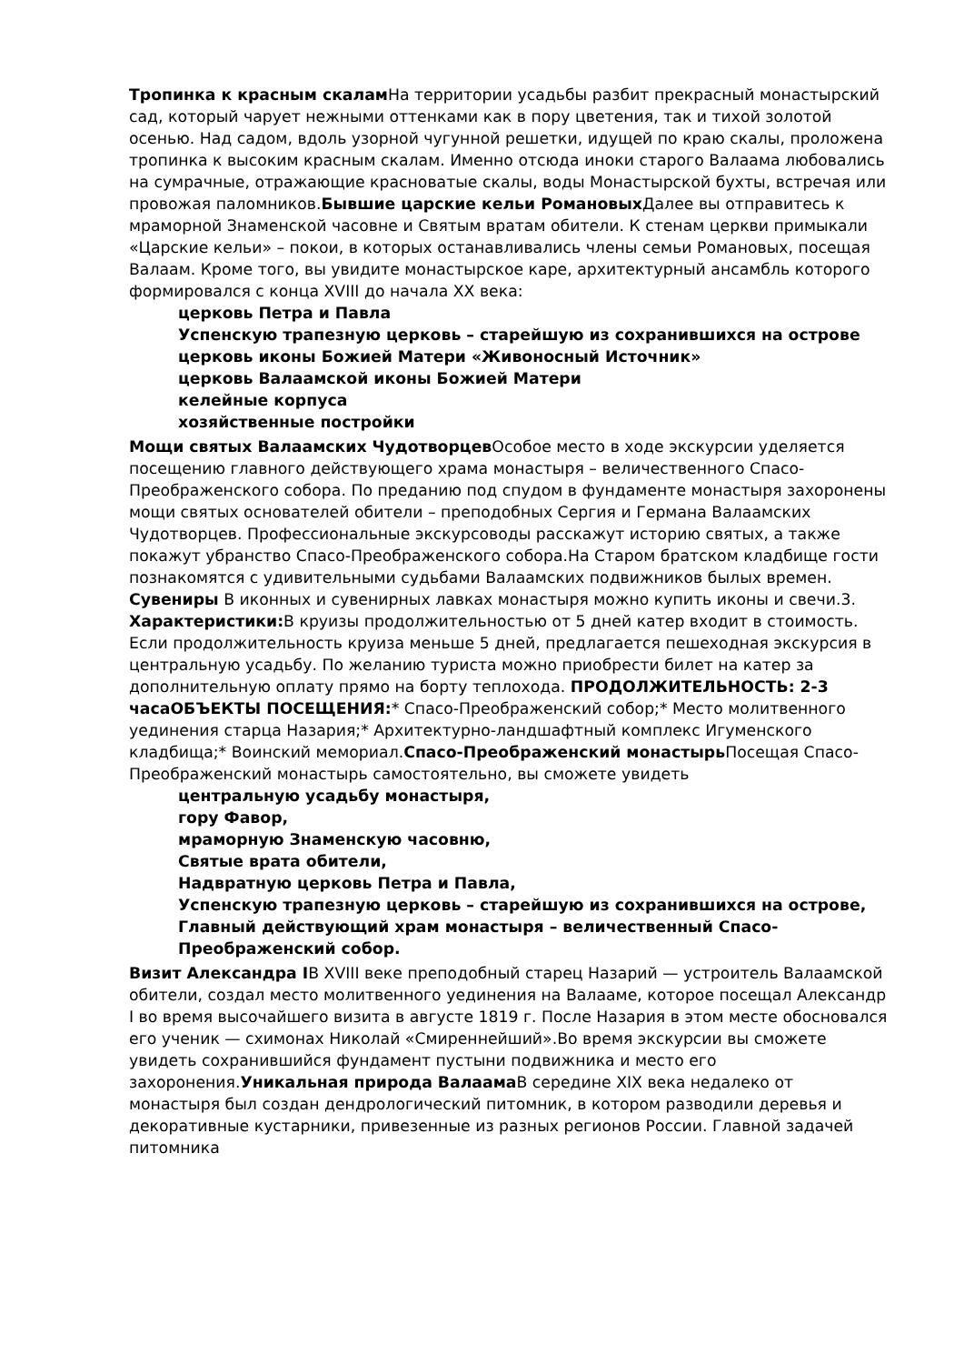Тропинка к красным скалам На территории усадьбы разбит прекрасный монастырский сад, который чарует нежными оттенками как в пору цветения, так и тихой золотой осенью. Над садом, вдоль узорной чугунной решетки, идущей по краю скалы, проложена тропинка к высоким красным скалам. Именно отсюда иноки старого Валаама любовались на сумрачные, отражающие красноватые скалы, воды Монастырской бухты, встречая или провожая паломников.Бывшие царские кельи Романовых Далее вы отправитесь к мраморной Знаменской часовне и Святым вратам обители. К стенам церкви примыкали «Царские кельи» – покои, в которых останавливались члены семьи Романовых, посещая Валаам. Кроме того, вы увидите монастырское каре, архитектурный ансамбль которого формировался с конца XVIII до начала XX века:
церковь Петра и Павла
Успенскую трапезную церковь – старейшую из сохранившихся на острове
церковь иконы Божией Матери «Живоносный Источник»
церковь Валаамской иконы Божией Матери
келейные корпуса
хозяйственные постройки
Мощи святых Валаамских Чудотворцев Особое место в ходе экскурсии уделяется посещению главного действующего храма монастыря – величественного Спасо-Преображенского собора. По преданию под спудом в фундаменте монастыря захоронены мощи святых основателей обители – преподобных Сергия и Германа Валаамских Чудотворцев. Профессиональные экскурсоводы расскажут историю святых, а также покажут убранство Спасо-Преображенского собора.На Старом братском кладбище гости познакомятся с удивительными судьбами Валаамских подвижников былых времен. Сувениры В иконных и сувенирных лавках монастыря можно купить иконы и свечи.3. Характеристики: В круизы продолжительностью от 5 дней катер входит в стоимость. Если продолжительность круиза меньше 5 дней, предлагается пешеходная экскурсия в центральную усадьбу. По желанию туриста можно приобрести билет на катер за дополнительную оплату прямо на борту теплохода. ПРОДОЛЖИТЕЛЬНОСТЬ: 2-3 часаОБЪЕКТЫ ПОСЕЩЕНИЯ:* Спасо-Преображенский собор;* Место молитвенного уединения старца Назария;* Архитектурно-ландшафтный комплекс Игуменского кладбища;* Воинский мемориал.Спасо-Преображенский монастырь Посещая Спасо-Преображенский монастырь самостоятельно, вы сможете увидеть
центральную усадьбу монастыря,
гору Фавор,
мраморную Знаменскую часовню,
Святые врата обители,
Надвратную церковь Петра и Павла,
Успенскую трапезную церковь – старейшую из сохранившихся на острове,
Главный действующий храм монастыря – величественный Спасо-Преображенский собор.
Визит Александра IВ XVIII веке преподобный старец Назарий — устроитель Валаамской обители, создал место молитвенного уединения на Валааме, которое посещал Александр I во время высочайшего визита в августе 1819 г. После Назария в этом месте обосновался его ученик — схимонах Николай «Смиреннейший».Во время экскурсии вы сможете увидеть сохранившийся фундамент пустыни подвижника и место его захоронения.Уникальная природа Валаама В середине XIX века недалеко от монастыря был создан дендрологический питомник, в котором разводили деревья и декоративные кустарники, привезенные из разных регионов России. Главной задачей питомника